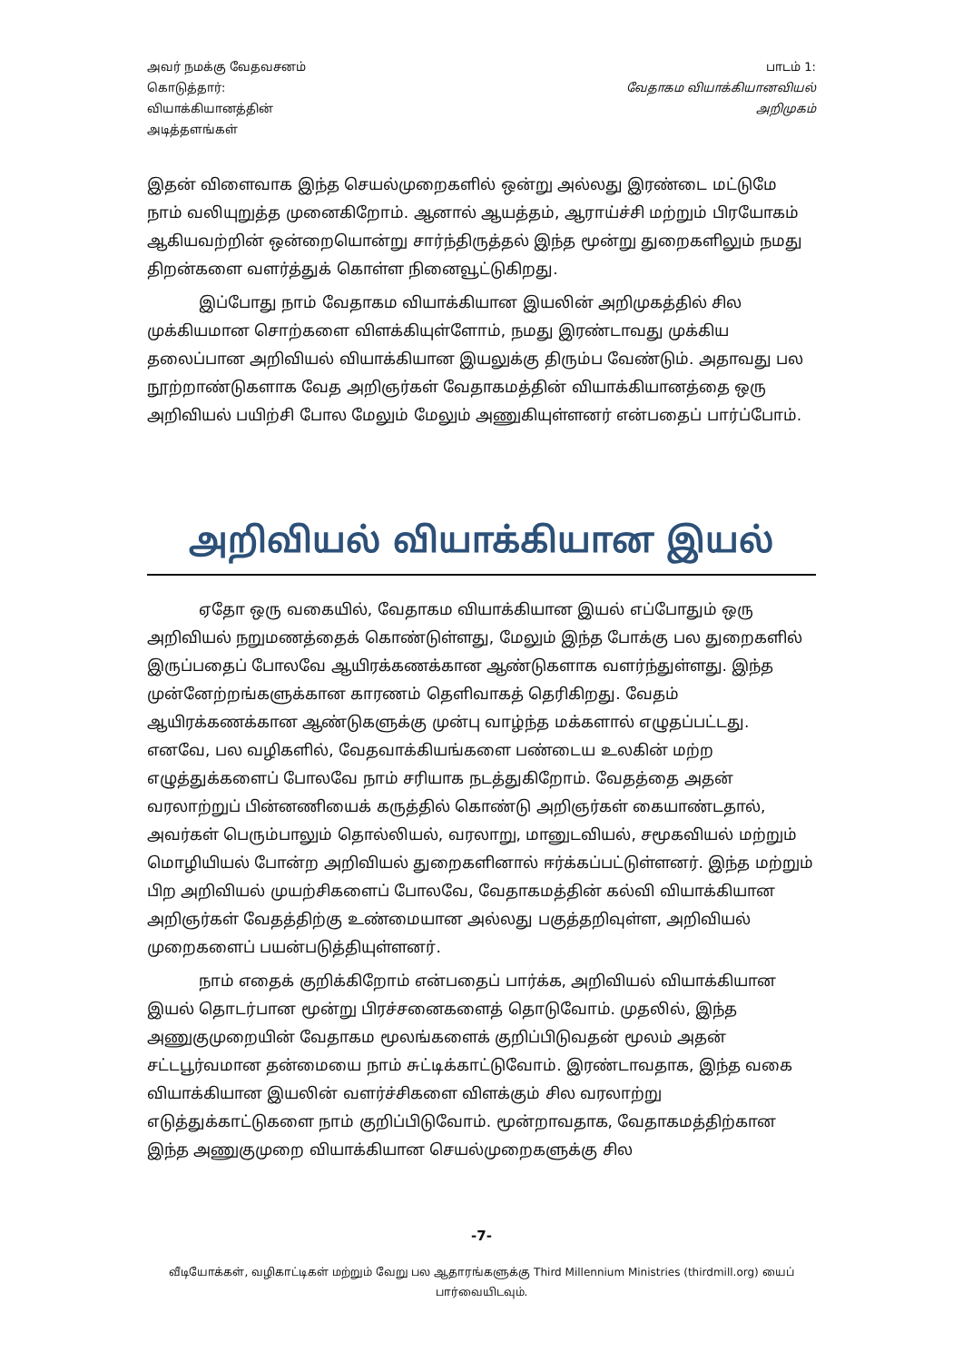அவர் நமக்கு வேதவசனம்
கொடுத்தார்:
வியாக்கியானத்தின்
அடித்தளங்கள்
பாடம் 1:
வேதாகம வியாக்கியானவியல்
அறிமுகம்
இதன் விளைவாக இந்த செயல்முறைகளில் ஒன்று அல்லது இரண்டை மட்டுமே நாம் வலியுறுத்த முனைகிறோம். ஆனால் ஆயத்தம், ஆராய்ச்சி மற்றும் பிரயோகம் ஆகியவற்றின் ஒன்றையொன்று சார்ந்திருத்தல் இந்த மூன்று துறைகளிலும் நமது திறன்களை வளர்த்துக் கொள்ள நினைவூட்டுகிறது.
இப்போது நாம் வேதாகம வியாக்கியான இயலின் அறிமுகத்தில் சில முக்கியமான சொற்களை விளக்கியுள்ளோம், நமது இரண்டாவது முக்கிய தலைப்பான அறிவியல் வியாக்கியான இயலுக்கு திரும்ப வேண்டும். அதாவது பல நூற்றாண்டுகளாக வேத அறிஞர்கள் வேதாகமத்தின் வியாக்கியானத்தை ஒரு அறிவியல் பயிற்சி போல மேலும் மேலும் அணுகியுள்ளனர் என்பதைப் பார்ப்போம்.
அறிவியல் வியாக்கியான இயல்
ஏதோ ஒரு வகையில், வேதாகம வியாக்கியான இயல் எப்போதும் ஒரு அறிவியல் நறுமணத்தைக் கொண்டுள்ளது, மேலும் இந்த போக்கு பல துறைகளில் இருப்பதைப் போலவே ஆயிரக்கணக்கான ஆண்டுகளாக வளர்ந்துள்ளது. இந்த முன்னேற்றங்களுக்கான காரணம் தெளிவாகத் தெரிகிறது. வேதம் ஆயிரக்கணக்கான ஆண்டுகளுக்கு முன்பு வாழ்ந்த மக்களால் எழுதப்பட்டது. எனவே, பல வழிகளில், வேதவாக்கியங்களை பண்டைய உலகின் மற்ற எழுத்துக்களைப் போலவே நாம் சரியாக நடத்துகிறோம். வேதத்தை அதன் வரலாற்றுப் பின்னணியைக் கருத்தில் கொண்டு அறிஞர்கள் கையாண்டதால், அவர்கள் பெரும்பாலும் தொல்லியல், வரலாறு, மானுடவியல், சமூகவியல் மற்றும் மொழியியல் போன்ற அறிவியல் துறைகளினால் ஈர்க்கப்பட்டுள்ளனர். இந்த மற்றும் பிற அறிவியல் முயற்சிகளைப் போலவே, வேதாகமத்தின் கல்வி வியாக்கியான அறிஞர்கள் வேதத்திற்கு உண்மையான அல்லது பகுத்தறிவுள்ள, அறிவியல் முறைகளைப் பயன்படுத்தியுள்ளனர்.
நாம் எதைக் குறிக்கிறோம் என்பதைப் பார்க்க, அறிவியல் வியாக்கியான இயல் தொடர்பான மூன்று பிரச்சனைகளைத் தொடுவோம். முதலில், இந்த அணுகுமுறையின் வேதாகம மூலங்களைக் குறிப்பிடுவதன் மூலம் அதன் சட்டபூர்வமான தன்மையை நாம் சுட்டிக்காட்டுவோம். இரண்டாவதாக, இந்த வகை வியாக்கியான இயலின் வளர்ச்சிகளை விளக்கும் சில வரலாற்று எடுத்துக்காட்டுகளை நாம் குறிப்பிடுவோம். மூன்றாவதாக, வேதாகமத்திற்கான இந்த அணுகுமுறை வியாக்கியான செயல்முறைகளுக்கு சில
-7-
வீடியோக்கள், வழிகாட்டிகள் மற்றும் வேறு பல ஆதாரங்களுக்கு Third Millennium Ministries (thirdmill.org) யைப் பார்வையிடவும்.